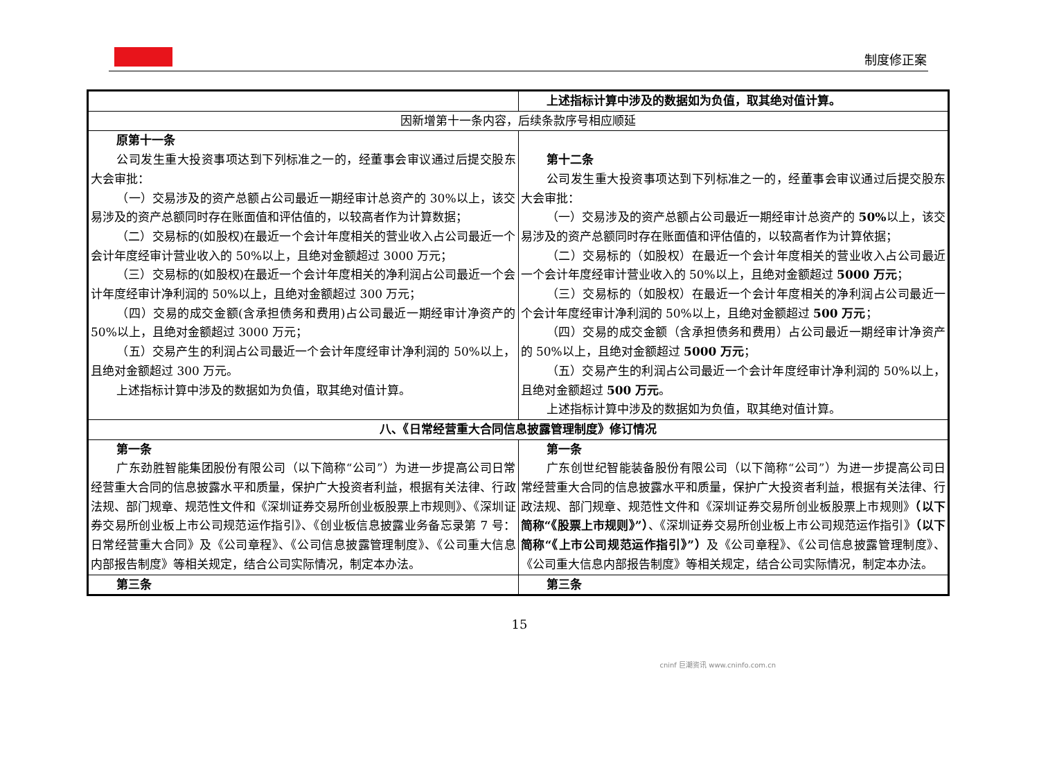制度修正案
| | 上述指标计算中涉及的数据如为负值，取其绝对值计算。 |
| 因新增第十一条内容，后续条款序号相应顺延 | |
| 原第十一条 公司发生重大投资事项达到下列标准之一的，经董事会审议通过后提交股东大会审批： （一）交易涉及的资产总额占公司最近一期经审计总资产的 30%以上，该交易涉及的资产总额同时存在账面值和评估值的，以较高者作为计算数据； （二）交易标的(如股权)在最近一个会计年度相关的营业收入占公司最近一个会计年度经审计营业收入的 50%以上，且绝对金额超过 3000 万元； （三）交易标的(如股权)在最近一个会计年度相关的净利润占公司最近一个会计年度经审计净利润的 50%以上，且绝对金额超过 300 万元； （四）交易的成交金额(含承担债务和费用)占公司最近一期经审计净资产的 50%以上，且绝对金额超过 3000 万元； （五）交易产生的利润占公司最近一个会计年度经审计净利润的 50%以上，且绝对金额超过 300 万元。 上述指标计算中涉及的数据如为负值，取其绝对值计算。 | 第十二条 公司发生重大投资事项达到下列标准之一的，经董事会审议通过后提交股东大会审批： （一）交易涉及的资产总额占公司最近一期经审计总资产的 50% 以上，该交易涉及的资产总额同时存在账面值和评估值的，以较高者作为计算依据； （二）交易标的（如股权）在最近一个会计年度相关的营业收入占公司最近一个会计年度经审计营业收入的 50%以上，且绝对金额超过 5000 万元 ； （三）交易标的（如股权）在最近一个会计年度相关的净利润占公司最近一个会计年度经审计净利润的 50%以上，且绝对金额超过 500 万元 ； （四）交易的成交金额（含承担债务和费用）占公司最近一期经审计净资产的 50%以上，且绝对金额超过 5000 万元 ； （五）交易产生的利润占公司最近一个会计年度经审计净利润的 50%以上，且绝对金额超过 500 万元 。 上述指标计算中涉及的数据如为负值，取其绝对值计算。 |
| 八、《日常经营重大合同信息披露管理制度》修订情况 | |
| 第一条 广东劲胜智能集团股份有限公司（以下简称“公司”）为进一步提高公司日常经营重大合同的信息披露水平和质量，保护广大投资者利益，根据有关法律、行政法规、部门规章、规范性文件和《深圳证券交易所创业板股票上市规则》、《深圳证券交易所创业板上市公司规范运作指引》、《创业板信息披露业务备忘录第 7 号：日常经营重大合同》及《公司章程》、《公司信息披露管理制度》、《公司重大信息内部报告制度》等相关规定，结合公司实际情况，制定本办法。 | 第一条 广东创世纪智能装备股份有限公司（以下简称“公司”）为进一步提高公司日常经营重大合同的信息披露水平和质量，保护广大投资者利益，根据有关法律、行政法规、部门规章、规范性文件和《深圳证券交易所创业板股票上市规则》 （以下简称“《股票上市规则》”） 、《深圳证券交易所创业板上市公司规范运作指引》 （以下简称“《上市公司规范运作指引》”） 及《公司章程》、《公司信息披露管理制度》、《公司重大信息内部报告制度》等相关规定，结合公司实际情况，制定本办法。 |
| 第三条 | 第三条 |
15
cninf 巨潮资讯 www.cninfo.com.cn